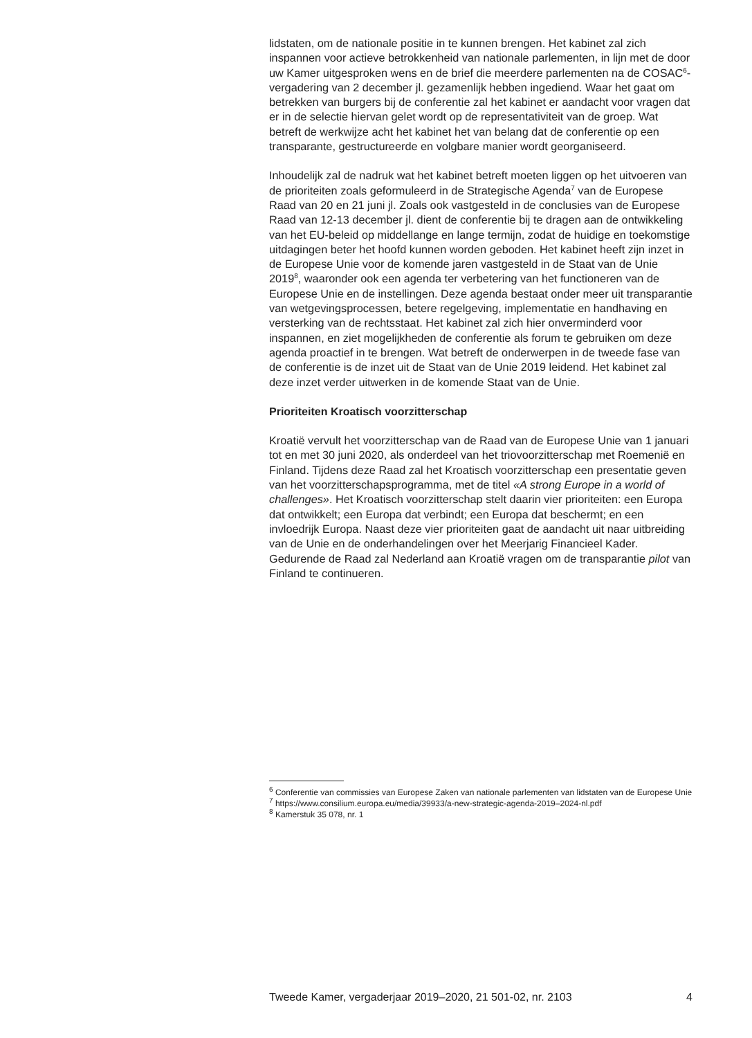lidstaten, om de nationale positie in te kunnen brengen. Het kabinet zal zich inspannen voor actieve betrokkenheid van nationale parlementen, in lijn met de door uw Kamer uitgesproken wens en de brief die meerdere parlementen na de COSAC<sup>6</sup>-vergadering van 2 december jl. gezamenlijk hebben ingediend. Waar het gaat om betrekken van burgers bij de conferentie zal het kabinet er aandacht voor vragen dat er in de selectie hiervan gelet wordt op de representativiteit van de groep. Wat betreft de werkwijze acht het kabinet het van belang dat de conferentie op een transparante, gestructureerde en volgbare manier wordt georganiseerd.
Inhoudelijk zal de nadruk wat het kabinet betreft moeten liggen op het uitvoeren van de prioriteiten zoals geformuleerd in de Strategische Agenda<sup>7</sup> van de Europese Raad van 20 en 21 juni jl. Zoals ook vastgesteld in de conclusies van de Europese Raad van 12-13 december jl. dient de conferentie bij te dragen aan de ontwikkeling van het EU-beleid op middellange en lange termijn, zodat de huidige en toekomstige uitdagingen beter het hoofd kunnen worden geboden. Het kabinet heeft zijn inzet in de Europese Unie voor de komende jaren vastgesteld in de Staat van de Unie 2019<sup>8</sup>, waaronder ook een agenda ter verbetering van het functioneren van de Europese Unie en de instellingen. Deze agenda bestaat onder meer uit transparantie van wetgevingsprocessen, betere regelgeving, implementatie en handhaving en versterking van de rechtsstaat. Het kabinet zal zich hier onverminderd voor inspannen, en ziet mogelijkheden de conferentie als forum te gebruiken om deze agenda proactief in te brengen. Wat betreft de onderwerpen in de tweede fase van de conferentie is de inzet uit de Staat van de Unie 2019 leidend. Het kabinet zal deze inzet verder uitwerken in de komende Staat van de Unie.
Prioriteiten Kroatisch voorzitterschap
Kroatië vervult het voorzitterschap van de Raad van de Europese Unie van 1 januari tot en met 30 juni 2020, als onderdeel van het triovoorzitterschap met Roemenië en Finland. Tijdens deze Raad zal het Kroatisch voorzitterschap een presentatie geven van het voorzitterschapsprogramma, met de titel «A strong Europe in a world of challenges». Het Kroatisch voorzitterschap stelt daarin vier prioriteiten: een Europa dat ontwikkelt; een Europa dat verbindt; een Europa dat beschermt; en een invloedrijk Europa. Naast deze vier prioriteiten gaat de aandacht uit naar uitbreiding van de Unie en de onderhandelingen over het Meerjarig Financieel Kader. Gedurende de Raad zal Nederland aan Kroatië vragen om de transparantie pilot van Finland te continueren.
<sup>6</sup> Conferentie van commissies van Europese Zaken van nationale parlementen van lidstaten van de Europese Unie
<sup>7</sup> https://www.consilium.europa.eu/media/39933/a-new-strategic-agenda-2019–2024-nl.pdf
<sup>8</sup> Kamerstuk 35 078, nr. 1
Tweede Kamer, vergaderjaar 2019–2020, 21 501-02, nr. 2103 4